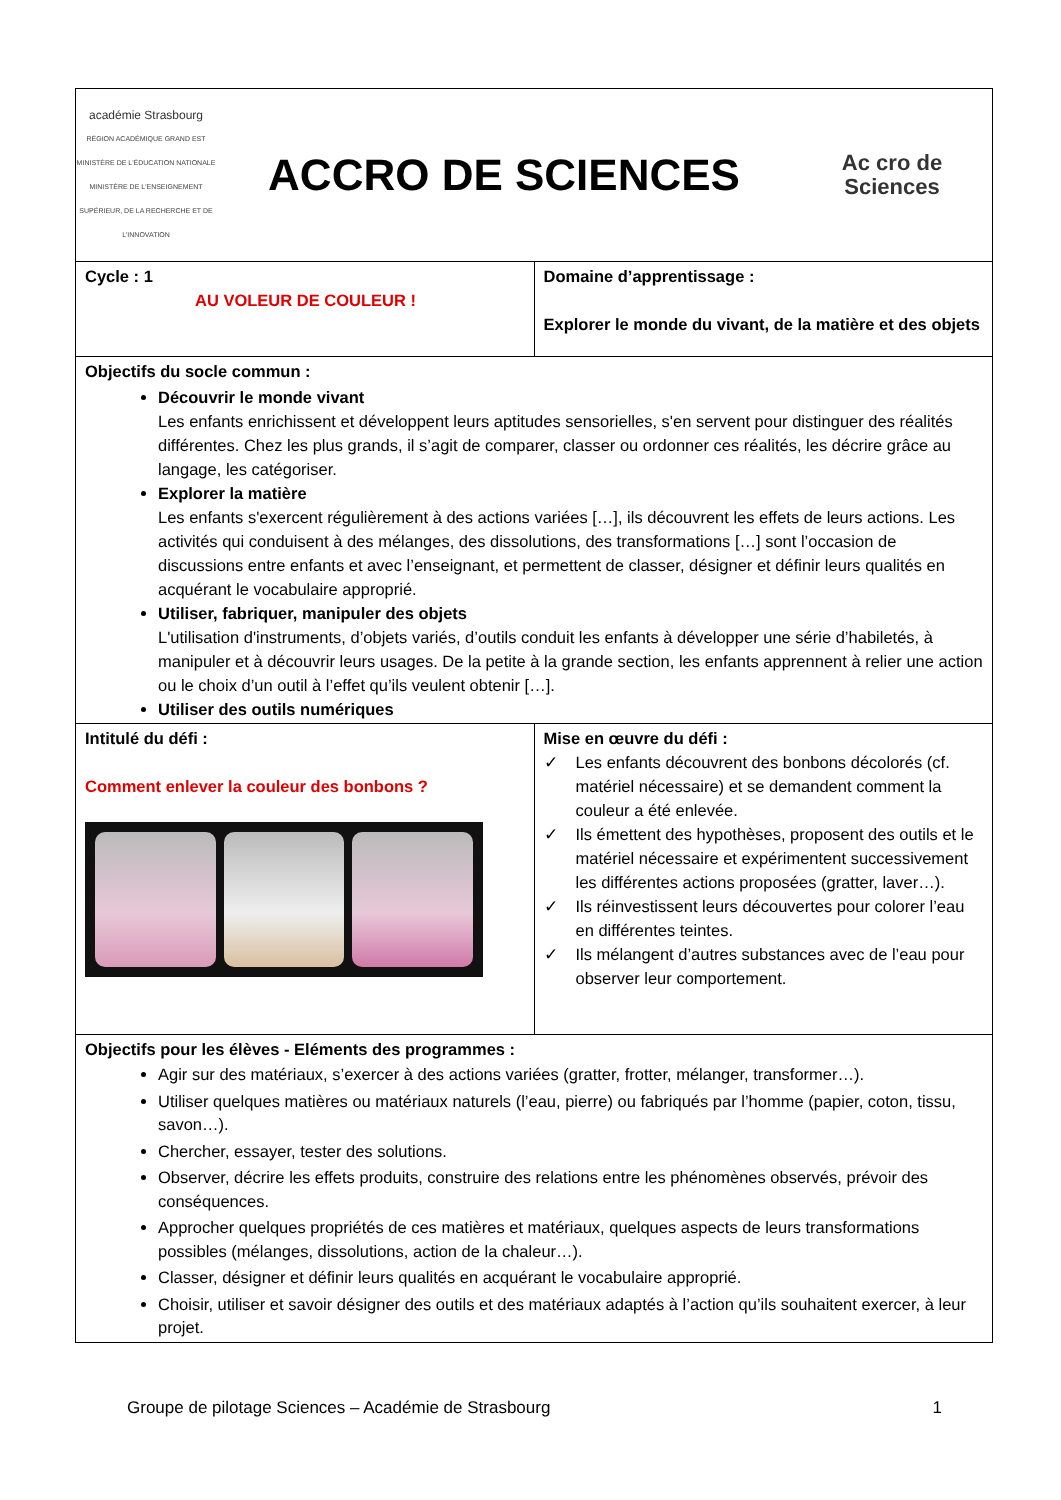| académie Strasbourg RÉGION ACADÉMIQUE GRAND EST MINISTÈRE DE L'ÉDUCATION NATIONALE MINISTÈRE DE L'ENSEIGNEMENT SUPÉRIEUR, DE LA RECHERCHE ET DE L'INNOVATION ACCRO DE SCIENCES Ac cro de Sciences | |
| Cycle : 1 AU VOLEUR DE COULEUR ! | Domaine d’apprentissage : Explorer le monde du vivant, de la matière et des objets |
| Objectifs du socle commun : Découvrir le monde vivant Les enfants enrichissent et développent leurs aptitudes sensorielles, s'en servent pour distinguer des réalités différentes. Chez les plus grands, il s’agit de comparer, classer ou ordonner ces réalités, les décrire grâce au langage, les catégoriser. Explorer la matière Les enfants s'exercent régulièrement à des actions variées […], ils découvrent les effets de leurs actions. Les activités qui conduisent à des mélanges, des dissolutions, des transformations […] sont l’occasion de discussions entre enfants et avec l’enseignant, et permettent de classer, désigner et définir leurs qualités en acquérant le vocabulaire approprié. Utiliser, fabriquer, manipuler des objets L'utilisation d'instruments, d’objets variés, d’outils conduit les enfants à développer une série d’habiletés, à manipuler et à découvrir leurs usages. De la petite à la grande section, les enfants apprennent à relier une action ou le choix d’un outil à l’effet qu’ils veulent obtenir […]. Utiliser des outils numériques | |
| Intitulé du défi : Comment enlever la couleur des bonbons ? | Mise en œuvre du défi : ✓ Les enfants découvrent des bonbons décolorés (cf. matériel nécessaire) et se demandent comment la couleur a été enlevée. ✓ Ils émettent des hypothèses, proposent des outils et le matériel nécessaire et expérimentent successivement les différentes actions proposées (gratter, laver…). ✓ Ils réinvestissent leurs découvertes pour colorer l’eau en différentes teintes. ✓ Ils mélangent d’autres substances avec de l’eau pour observer leur comportement. |
| Objectifs pour les élèves - Eléments des programmes : Agir sur des matériaux, s’exercer à des actions variées (gratter, frotter, mélanger, transformer…). Utiliser quelques matières ou matériaux naturels (l’eau, pierre) ou fabriqués par l’homme (papier, coton, tissu, savon…). Chercher, essayer, tester des solutions. Observer, décrire les effets produits, construire des relations entre les phénomènes observés, prévoir des conséquences. Approcher quelques propriétés de ces matières et matériaux, quelques aspects de leurs transformations possibles (mélanges, dissolutions, action de la chaleur…). Classer, désigner et définir leurs qualités en acquérant le vocabulaire approprié. Choisir, utiliser et savoir désigner des outils et des matériaux adaptés à l’action qu’ils souhaitent exercer, à leur projet. | |
Groupe de pilotage Sciences – Académie de Strasbourg 1